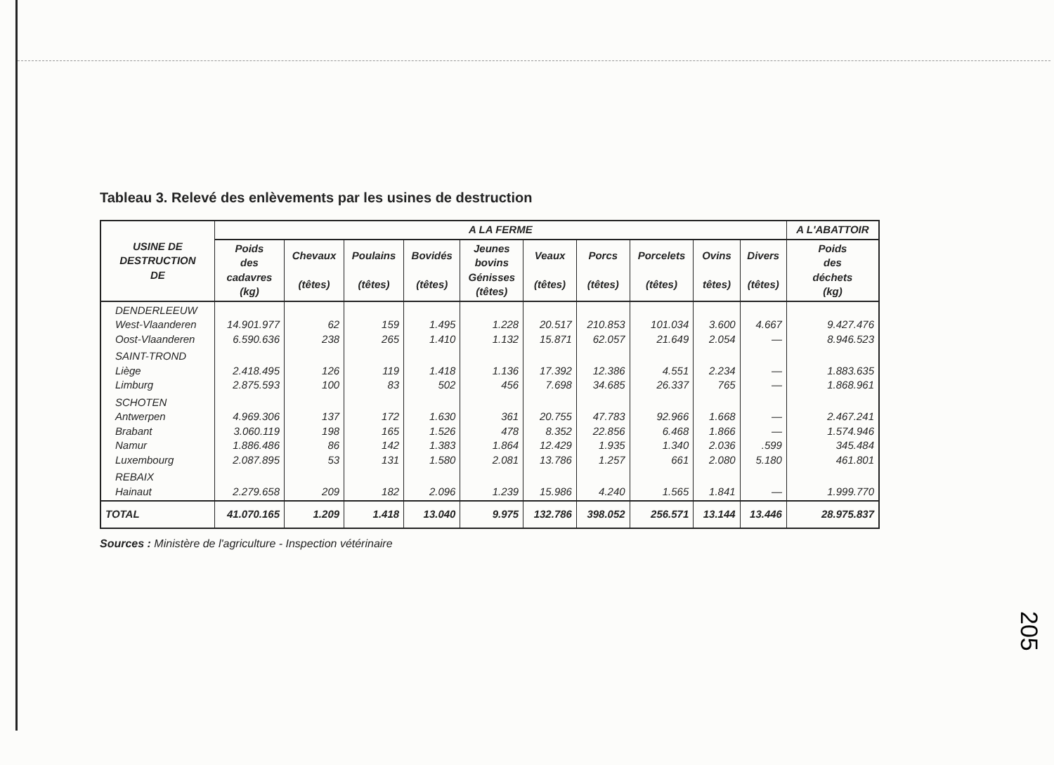Tableau 3. Relevé des enlèvements par les usines de destruction
| USINE DE DESTRUCTION DE | A LA FERME | | | | | | | | | | A L'ABATTOIR |
| --- | --- | --- | --- | --- | --- | --- | --- | --- | --- | --- | --- |
| | Poids des cadavres (kg) | Chevaux (têtes) | Poulains (têtes) | Bovidés (têtes) | Jeunes bovins Génisses (têtes) | Veaux (têtes) | Porcs (têtes) | Porcelets (têtes) | Ovins têtes) | Divers (têtes) | Poids des déchets (kg) |
| DENDERLEEUW West-Vlaanderen Oost-Vlaanderen | 14.901.977 6.590.636 | 62 238 | 159 265 | 1.495 1.410 | 1.228 1.132 | 20.517 15.871 | 210.853 62.057 | 101.034 21.649 | 3.600 2.054 | 4.667 — | 9.427.476 8.946.523 |
| SAINT-TROND Liège Limburg | 2.418.495 2.875.593 | 126 100 | 119 83 | 1.418 502 | 1.136 456 | 17.392 7.698 | 12.386 34.685 | 4.551 26.337 | 2.234 765 | — — | 1.883.635 1.868.961 |
| SCHOTEN Antwerpen Brabant Namur Luxembourg | 4.969.306 3.060.119 1.886.486 2.087.895 | 137 198 86 53 | 172 165 142 131 | 1.630 1.526 1.383 1.580 | 361 478 1.864 2.081 | 20.755 8.352 12.429 13.786 | 47.783 22.856 1.935 1.257 | 92.966 6.468 1.340 661 | 1.668 1.866 2.036 2.080 | — — .599 5.180 | 2.467.241 1.574.946 345.484 461.801 |
| REBAIX Hainaut | 2.279.658 | 209 | 182 | 2.096 | 1.239 | 15.986 | 4.240 | 1.565 | 1.841 | — | 1.999.770 |
| TOTAL | 41.070.165 | 1.209 | 1.418 | 13.040 | 9.975 | 132.786 | 398.052 | 256.571 | 13.144 | 13.446 | 28.975.837 |
Sources : Ministère de l'agriculture - Inspection vétérinaire
205